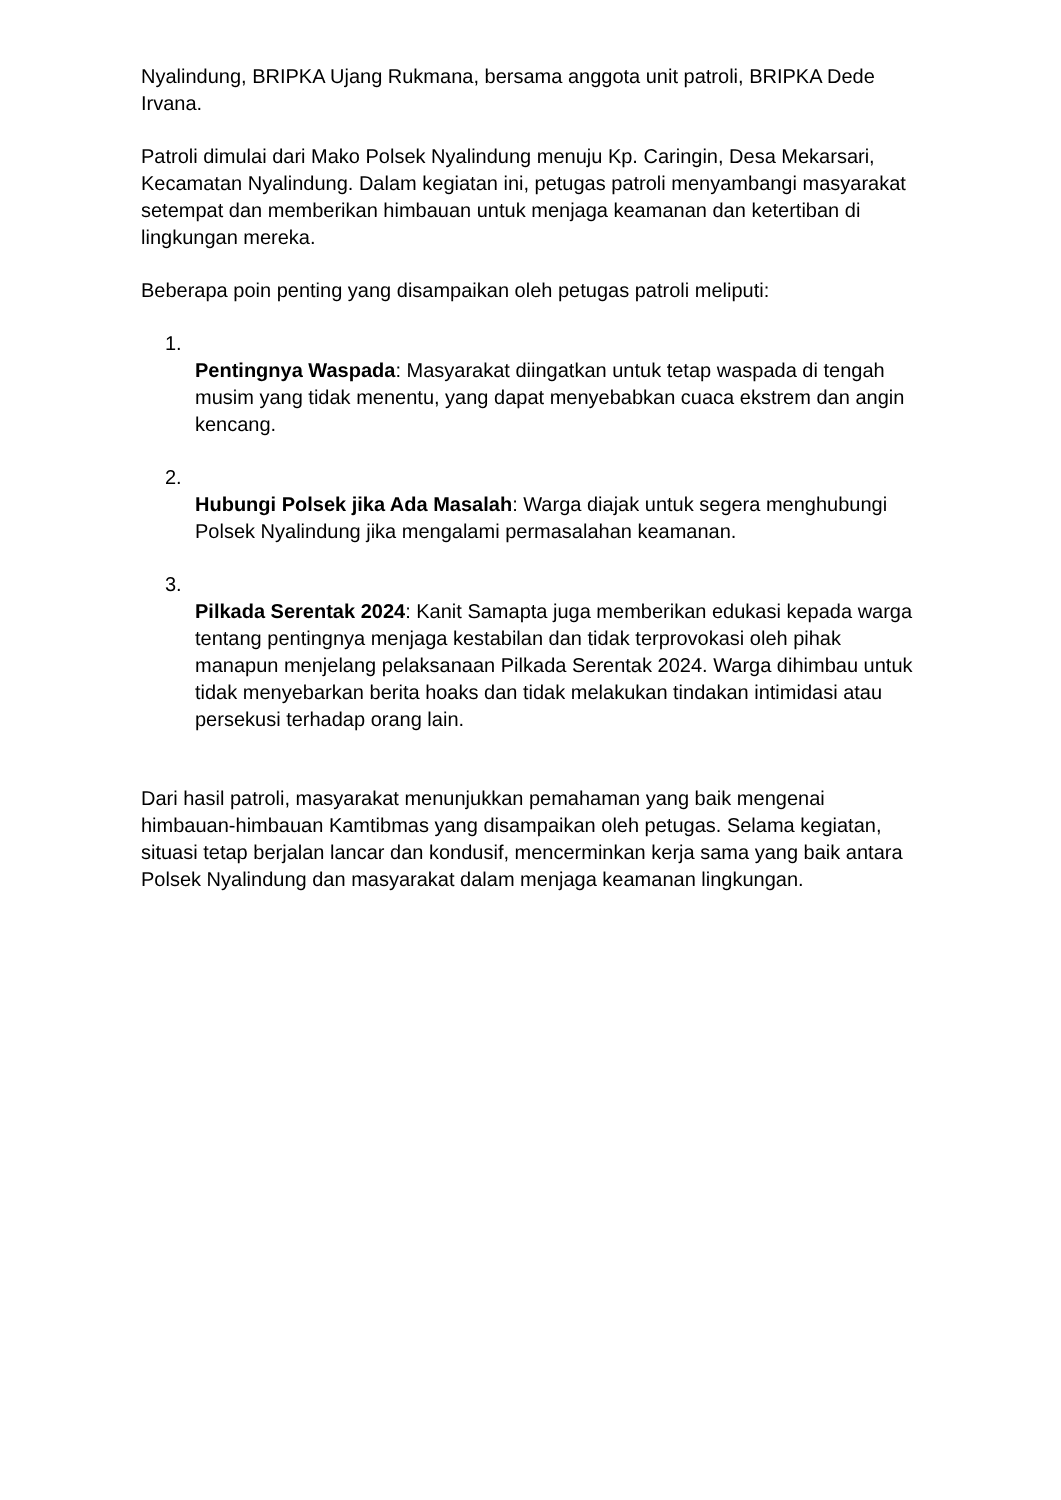Nyalindung, BRIPKA Ujang Rukmana, bersama anggota unit patroli, BRIPKA Dede Irvana.
Patroli dimulai dari Mako Polsek Nyalindung menuju Kp. Caringin, Desa Mekarsari, Kecamatan Nyalindung. Dalam kegiatan ini, petugas patroli menyambangi masyarakat setempat dan memberikan himbauan untuk menjaga keamanan dan ketertiban di lingkungan mereka.
Beberapa poin penting yang disampaikan oleh petugas patroli meliputi:
1.
Pentingnya Waspada: Masyarakat diingatkan untuk tetap waspada di tengah musim yang tidak menentu, yang dapat menyebabkan cuaca ekstrem dan angin kencang.
2.
Hubungi Polsek jika Ada Masalah: Warga diajak untuk segera menghubungi Polsek Nyalindung jika mengalami permasalahan keamanan.
3.
Pilkada Serentak 2024: Kanit Samapta juga memberikan edukasi kepada warga tentang pentingnya menjaga kestabilan dan tidak terprovokasi oleh pihak manapun menjelang pelaksanaan Pilkada Serentak 2024. Warga dihimbau untuk tidak menyebarkan berita hoaks dan tidak melakukan tindakan intimidasi atau persekusi terhadap orang lain.
Dari hasil patroli, masyarakat menunjukkan pemahaman yang baik mengenai himbauan-himbauan Kamtibmas yang disampaikan oleh petugas. Selama kegiatan, situasi tetap berjalan lancar dan kondusif, mencerminkan kerja sama yang baik antara Polsek Nyalindung dan masyarakat dalam menjaga keamanan lingkungan.